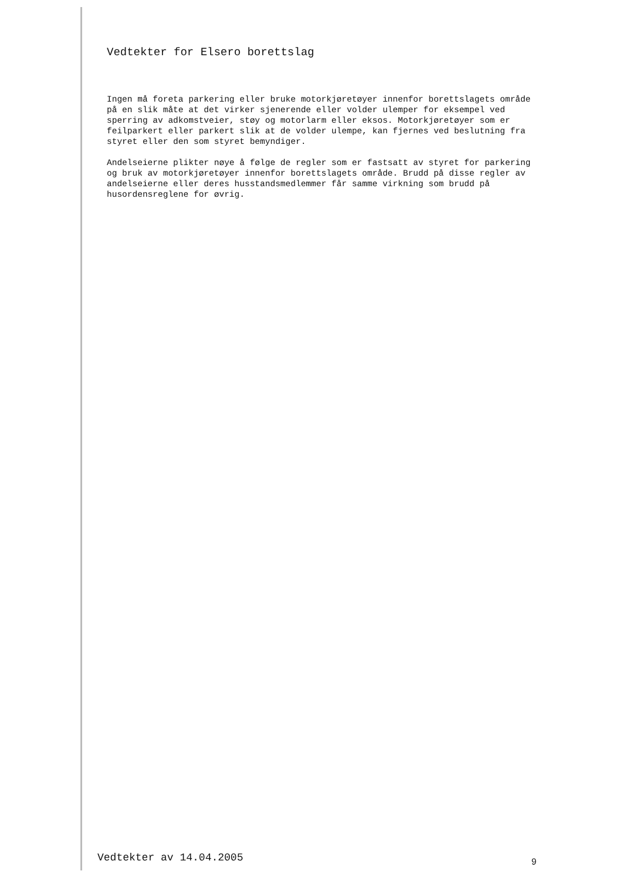Vedtekter for Elsero borettslag
Ingen må foreta parkering eller bruke motorkjøretøyer innenfor borettslagets område på en slik måte at det virker sjenerende eller volder ulemper for eksempel ved sperring av adkomstveier, støy og motorlarm eller eksos. Motorkjøretøyer som er feilparkert eller parkert slik at de volder ulempe, kan fjernes ved beslutning fra styret eller den som styret bemyndiger.
Andelseierne plikter nøye å følge de regler som er fastsatt av styret for parkering og bruk av motorkjøretøyer innenfor borettslagets område. Brudd på disse regler av andelseierne eller deres husstandsmedlemmer får samme virkning som brudd på husordensreglene for øvrig.
Vedtekter av 14.04.2005 9